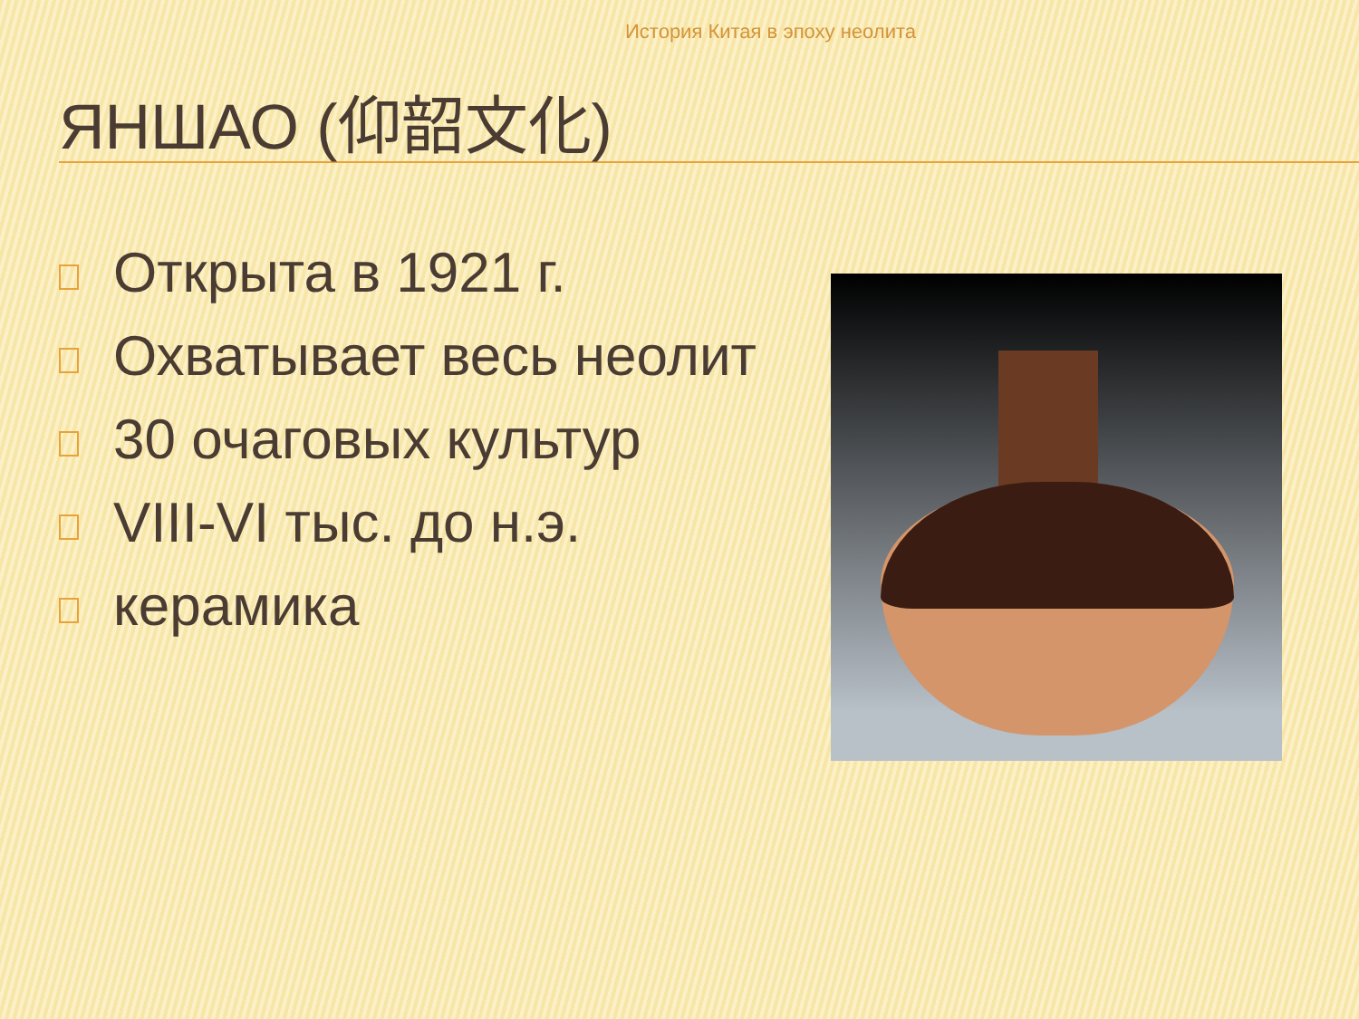История Китая в эпоху неолита
ЯНШАО (仰韶文化)
Открыта в 1921 г.
Охватывает весь неолит
30 очаговых культур
VIII-VI тыс. до н.э.
керамика